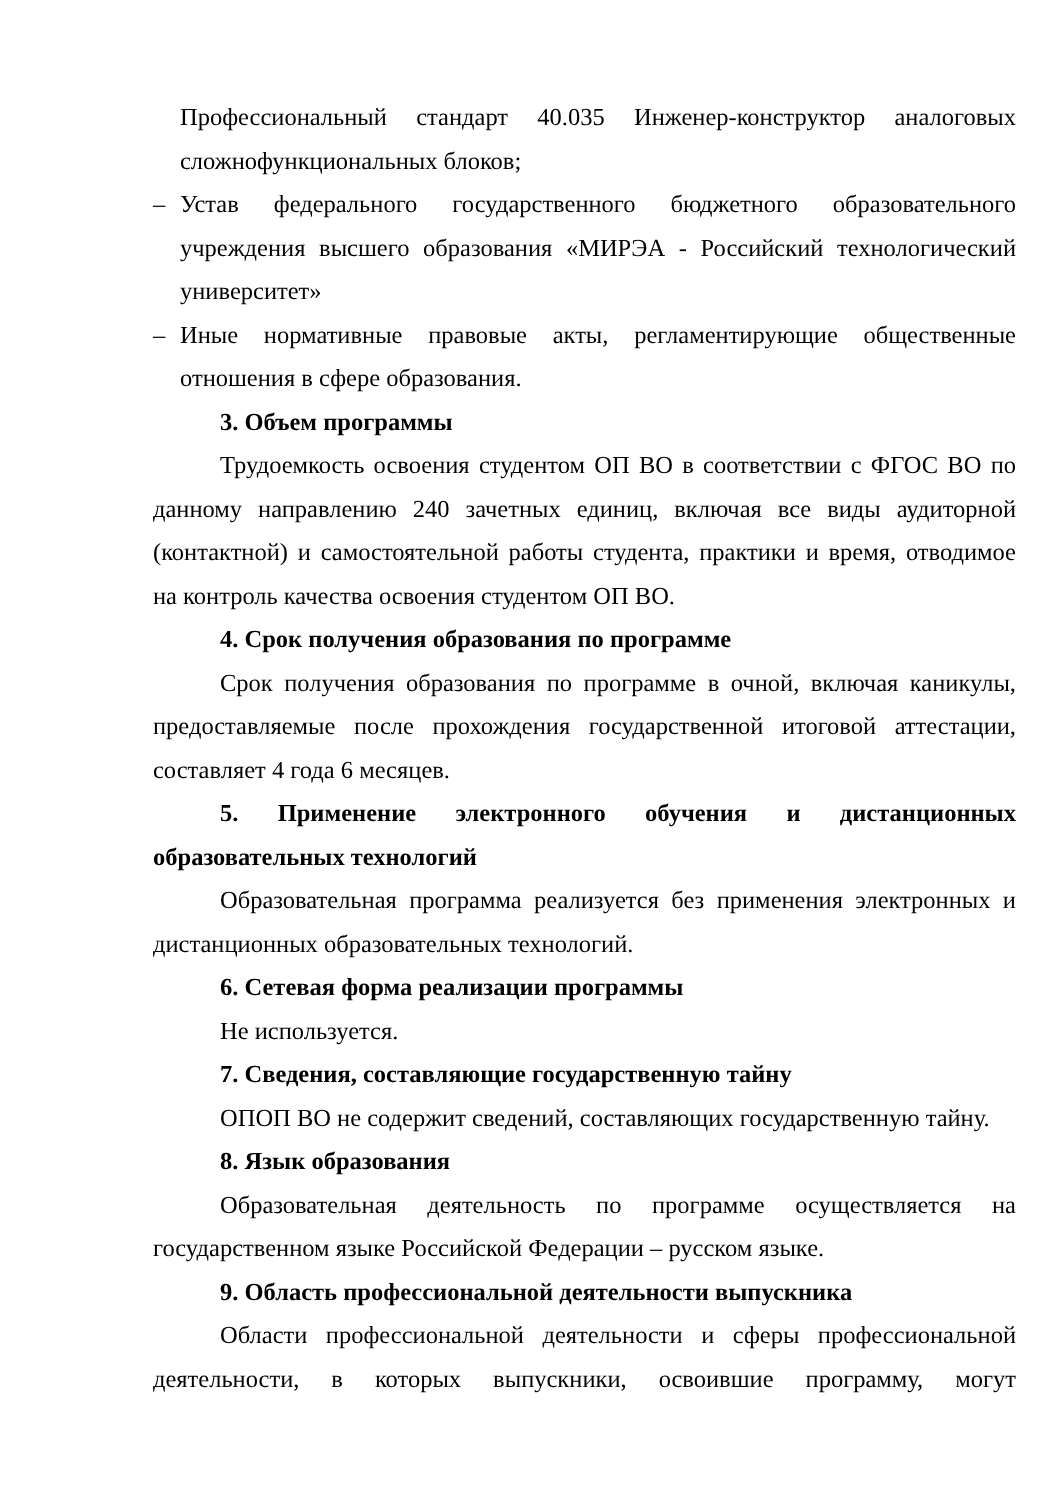Профессиональный стандарт 40.035 Инженер-конструктор аналоговых сложнофункциональных блоков;
– Устав федерального государственного бюджетного образовательного учреждения высшего образования «МИРЭА - Российский технологический университет»
– Иные нормативные правовые акты, регламентирующие общественные отношения в сфере образования.
3. Объем программы
Трудоемкость освоения студентом ОП ВО в соответствии с ФГОС ВО по данному направлению 240 зачетных единиц, включая все виды аудиторной (контактной) и самостоятельной работы студента, практики и время, отводимое на контроль качества освоения студентом ОП ВО.
4. Срок получения образования по программе
Срок получения образования по программе в очной, включая каникулы, предоставляемые после прохождения государственной итоговой аттестации, составляет 4 года 6 месяцев.
5. Применение электронного обучения и дистанционных образовательных технологий
Образовательная программа реализуется без применения электронных и дистанционных образовательных технологий.
6. Сетевая форма реализации программы
Не используется.
7. Сведения, составляющие государственную тайну
ОПОП ВО не содержит сведений, составляющих государственную тайну.
8. Язык образования
Образовательная деятельность по программе осуществляется на государственном языке Российской Федерации – русском языке.
9. Область профессиональной деятельности выпускника
Области профессиональной деятельности и сферы профессиональной деятельности, в которых выпускники, освоившие программу, могут